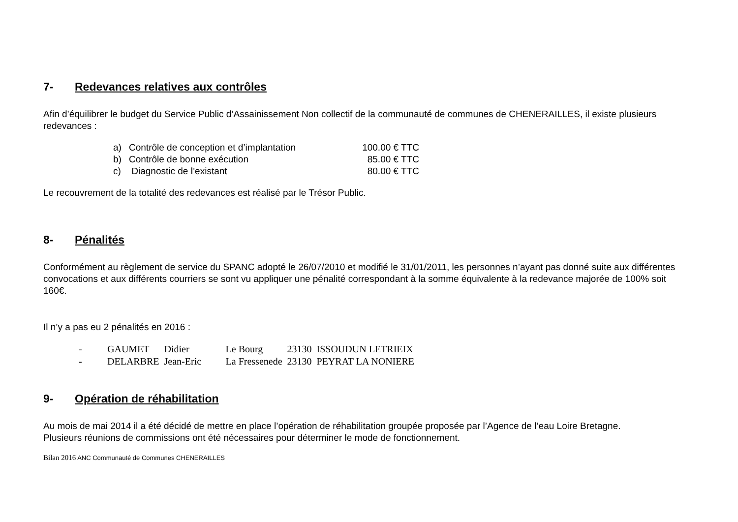7- Redevances relatives aux contrôles
Afin d’équilibrer le budget du Service Public d’Assainissement Non collectif de la communauté de communes de CHENERAILLES, il existe plusieurs redevances :
| a) | Contrôle de conception et d’implantation | 100.00 € TTC |
| b) | Contrôle de bonne exécution | 85.00 € TTC |
| c) | Diagnostic de l’existant | 80.00 € TTC |
Le recouvrement de la totalité des redevances est réalisé par le Trésor Public.
8- Pénalités
Conformément au règlement de service du SPANC adopté le 26/07/2010 et modifié le 31/01/2011, les personnes n’ayant pas donné suite aux différentes convocations et aux différents courriers se sont vu appliquer une pénalité correspondant à la somme équivalente à la redevance majorée de 100% soit 160€.
Il n’y a pas eu 2 pénalités en 2016 :
| - | GAUMET | Didier | Le Bourg | 23130 | ISSOUDUN LETRIEIX |
| - | DELARBRE | Jean-Eric | La Fressenede | 23130 | PEYRAT LA NONIERE |
9- Opération de réhabilitation
Au mois de mai 2014 il a été décidé de mettre en place l’opération de réhabilitation groupée proposée par l’Agence de l’eau Loire Bretagne.
Plusieurs réunions de commissions ont été nécessaires pour déterminer le mode de fonctionnement.
Bilan 2016 ANC Communauté de Communes CHENERAILLES